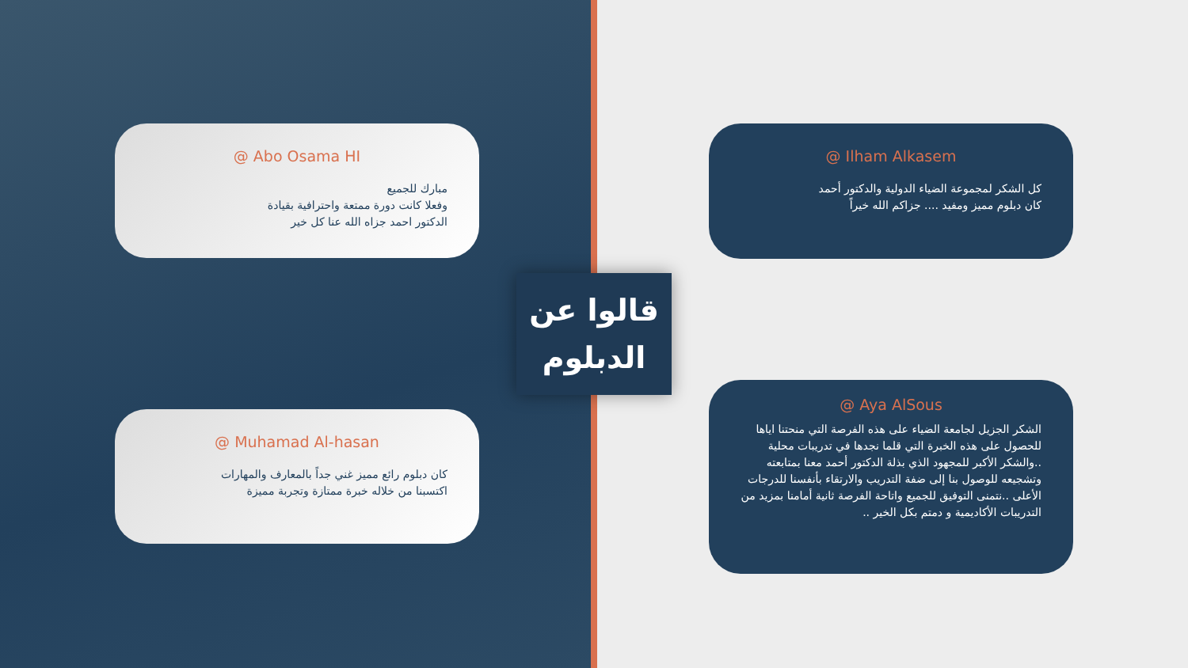@ Abo Osama HI
مبارك للجميع
وفعلا كانت دورة ممتعة واحترافية بقيادة
الدكتور احمد جزاه الله عنا كل خير
@ Muhamad Al-hasan
كان دبلوم رائع مميز غني جداً بالمعارف والمهارات
اكتسبنا من خلاله خبرة ممتازة وتجربة مميزة
قالوا عن
الدبلوم
@ Ilham Alkasem
كل الشكر لمجموعة الضياء الدولية والدكتور أحمد
كان دبلوم مميز ومفيد .... جزاكم الله خيراً
@ Aya AlSous
الشكر الجزيل لجامعة الضياء على هذه الفرصة التي منحتنا اياها للحصول على هذه الخبرة التي قلما نجدها في تدريبات محلية ..والشكر الأكبر للمجهود الذي بذلة الدكتور أحمد معنا بمتابعته وتشجيعه للوصول بنا إلى ضفة التدريب والارتقاء بأنفسنا للدرجات الأعلى ..نتمنى التوفيق للجميع واتاحة الفرصة ثانية أمامنا بمزيد من التدريبات الأكاديمية و دمتم بكل الخير ..